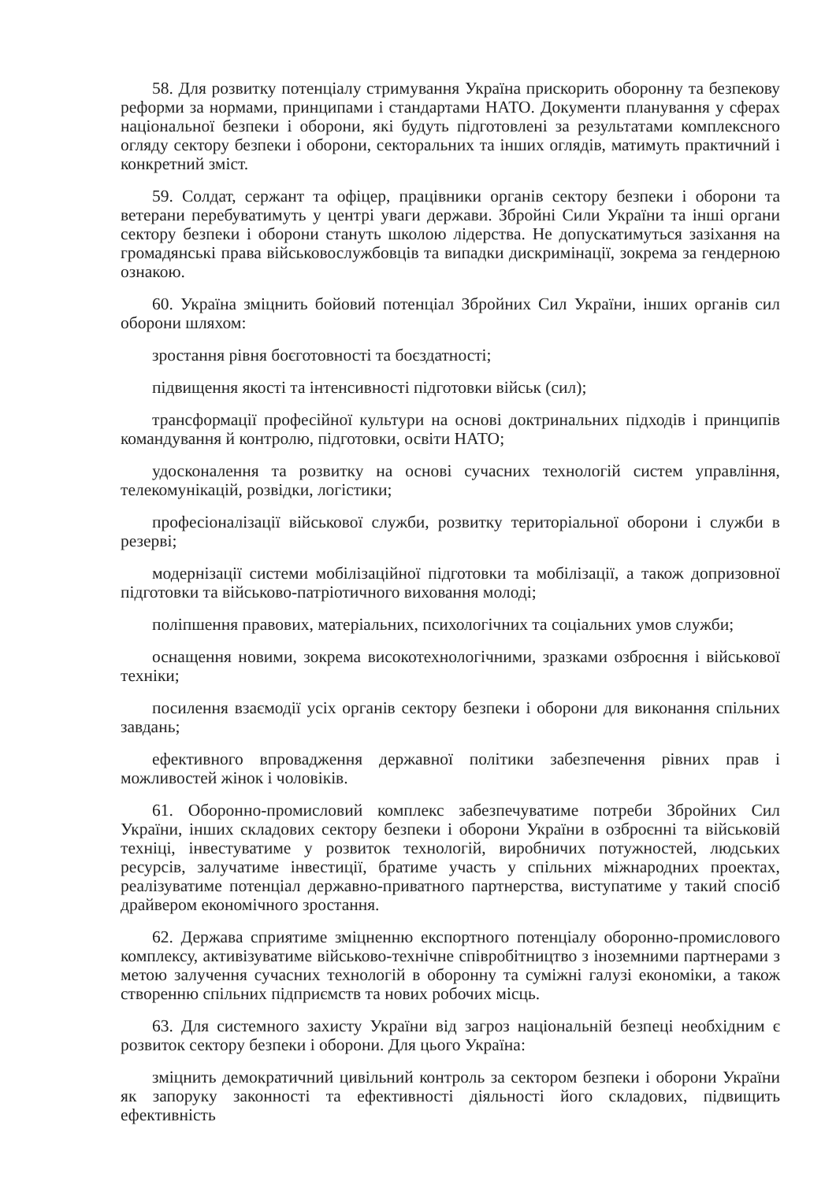58. Для розвитку потенціалу стримування Україна прискорить оборонну та безпекову реформи за нормами, принципами і стандартами НАТО. Документи планування у сферах національної безпеки і оборони, які будуть підготовлені за результатами комплексного огляду сектору безпеки і оборони, секторальних та інших оглядів, матимуть практичний і конкретний зміст.
59. Солдат, сержант та офіцер, працівники органів сектору безпеки і оборони та ветерани перебуватимуть у центрі уваги держави. Збройні Сили України та інші органи сектору безпеки і оборони стануть школою лідерства. Не допускатимуться зазіхання на громадянські права військовослужбовців та випадки дискримінації, зокрема за гендерною ознакою.
60. Україна зміцнить бойовий потенціал Збройних Сил України, інших органів сил оборони шляхом:
зростання рівня боєготовності та боєздатності;
підвищення якості та інтенсивності підготовки військ (сил);
трансформації професійної культури на основі доктринальних підходів і принципів командування й контролю, підготовки, освіти НАТО;
удосконалення та розвитку на основі сучасних технологій систем управління, телекомунікацій, розвідки, логістики;
професіоналізації військової служби, розвитку територіальної оборони і служби в резерві;
модернізації системи мобілізаційної підготовки та мобілізації, а також допризовної підготовки та військово-патріотичного виховання молоді;
поліпшення правових, матеріальних, психологічних та соціальних умов служби;
оснащення новими, зокрема високотехнологічними, зразками озброєння і військової техніки;
посилення взаємодії усіх органів сектору безпеки і оборони для виконання спільних завдань;
ефективного впровадження державної політики забезпечення рівних прав і можливостей жінок і чоловіків.
61. Оборонно-промисловий комплекс забезпечуватиме потреби Збройних Сил України, інших складових сектору безпеки і оборони України в озброєнні та військовій техніці, інвестуватиме у розвиток технологій, виробничих потужностей, людських ресурсів, залучатиме інвестиції, братиме участь у спільних міжнародних проектах, реалізуватиме потенціал державно-приватного партнерства, виступатиме у такий спосіб драйвером економічного зростання.
62. Держава сприятиме зміцненню експортного потенціалу оборонно-промислового комплексу, активізуватиме військово-технічне співробітництво з іноземними партнерами з метою залучення сучасних технологій в оборонну та суміжні галузі економіки, а також створенню спільних підприємств та нових робочих місць.
63. Для системного захисту України від загроз національній безпеці необхідним є розвиток сектору безпеки і оборони. Для цього Україна:
зміцнить демократичний цивільний контроль за сектором безпеки і оборони України як запоруку законності та ефективності діяльності його складових, підвищить ефективність